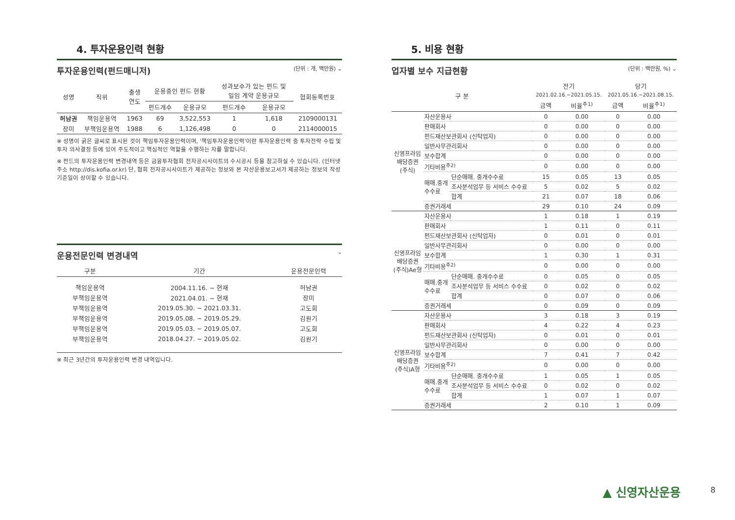4. 투자운용인력 현황
투자운용인력(펀드매니저) (단위 : 개, 백만원) ⌄
| 성명 | 직위 | 출생 연도 | 운용중인 펀드 현황 | | 성과보수가 있는 펀드 및 일임 계약 운용규모 | | 협회등록번호 |
| --- | --- | --- | --- | --- | --- | --- | --- |
| | | | 펀드개수 | 운용규모 | 펀드개수 | 운용규모 | |
| 허남권 | 책임운용역 | 1963 | 69 | 3,522,553 | 1 | 1,618 | 2109000131 |
| 장미 | 부책임운용역 | 1988 | 6 | 1,126,498 | 0 | 0 | 2114000015 |
※ 성명이 굵은 글씨로 표시된 것이 책임투자운용인력이며, '책임투자운용인력'이란 투자운용인력 중 투자전략 수립 및 투자 의사결정 등에 있어 주도적이고 핵심적인 역할을 수행하는 자를 말합니다.
※ 펀드의 투자운용인력 변경내역 등은 금융투자협회 전자공시사이트의 수시공시 등을 참고하실 수 있습니다. (인터넷 주소 http://dis.kofia.or.kr) 단, 협회 전자공시사이트가 제공하는 정보와 본 자산운용보고서가 제공하는 정보의 작성 기준일이 상이할 수 있습니다.
운용전문인력 변경내역 ⌄
| 구분 | 기간 | 운용전문인력 |
| --- | --- | --- |
| 책임운용역 | 2004.11.16. ~ 현재 | 허남권 |
| 부책임운용역 | 2021.04.01. ~ 현재 | 장미 |
| 부책임운용역 | 2019.05.30. ~ 2021.03.31. | 고도희 |
| 부책임운용역 | 2019.05.08. ~ 2019.05.29. | 김원기 |
| 부책임운용역 | 2019.05.03. ~ 2019.05.07. | 고도희 |
| 부책임운용역 | 2018.04.27. ~ 2019.05.02. | 김원기 |
※ 최근 3년간의 투자운용인력 변경 내역입니다.
5. 비용 현황
업자별 보수 지급현황 (단위 : 백만원, %) ⌄
| 구 분 | | | 전기 2021.02.16.~2021.05.15. | | 당기 2021.05.16.~2021.08.15. | |
| --- | --- | --- | --- | --- | --- | --- |
| | | | 금액 | 비율<sup>주1)</sup> | 금액 | 비율<sup>주1)</sup> |
| 신영프라임 배당증권 (주식) | 자산운용사 | | 0 | 0.00 | 0 | 0.00 |
| | 판매회사 | | 0 | 0.00 | 0 | 0.00 |
| | 펀드재산보관회사 (신탁업자) | | 0 | 0.00 | 0 | 0.00 |
| | 일반사무관리회사 | | 0 | 0.00 | 0 | 0.00 |
| | 보수합계 | | 0 | 0.00 | 0 | 0.00 |
| | 기타비용<sup>주2)</sup> | | 0 | 0.00 | 0 | 0.00 |
| | 매매.중개 수수료 | 단순매매. 중개수수료 | 15 | 0.05 | 13 | 0.05 |
| | | 조사분석업무 등 서비스 수수료 | 5 | 0.02 | 5 | 0.02 |
| | | 합계 | 21 | 0.07 | 18 | 0.06 |
| | 증권거래세 | | 29 | 0.10 | 24 | 0.09 |
| 신영프라임 배당증권 (주식)Ae형 | 자산운용사 | | 1 | 0.18 | 1 | 0.19 |
| | 판매회사 | | 1 | 0.11 | 0 | 0.11 |
| | 펀드재산보관회사 (신탁업자) | | 0 | 0.01 | 0 | 0.01 |
| | 일반사무관리회사 | | 0 | 0.00 | 0 | 0.00 |
| | 보수합계 | | 1 | 0.30 | 1 | 0.31 |
| | 기타비용<sup>주2)</sup> | | 0 | 0.00 | 0 | 0.00 |
| | 매매.중개 수수료 | 단순매매. 중개수수료 | 0 | 0.05 | 0 | 0.05 |
| | | 조사분석업무 등 서비스 수수료 | 0 | 0.02 | 0 | 0.02 |
| | | 합계 | 0 | 0.07 | 0 | 0.06 |
| | 증권거래세 | | 0 | 0.09 | 0 | 0.09 |
| 신영프라임 배당증권 (주식)A형 | 자산운용사 | | 3 | 0.18 | 3 | 0.19 |
| | 판매회사 | | 4 | 0.22 | 4 | 0.23 |
| | 펀드재산보관회사 (신탁업자) | | 0 | 0.01 | 0 | 0.01 |
| | 일반사무관리회사 | | 0 | 0.00 | 0 | 0.00 |
| | 보수합계 | | 7 | 0.41 | 7 | 0.42 |
| | 기타비용<sup>주2)</sup> | | 0 | 0.00 | 0 | 0.00 |
| | 매매.중개 수수료 | 단순매매. 중개수수료 | 1 | 0.05 | 1 | 0.05 |
| | | 조사분석업무 등 서비스 수수료 | 0 | 0.02 | 0 | 0.02 |
| | | 합계 | 1 | 0.07 | 1 | 0.07 |
| | 증권거래세 | | 2 | 0.10 | 1 | 0.09 |
▲ 신영자산운용 8